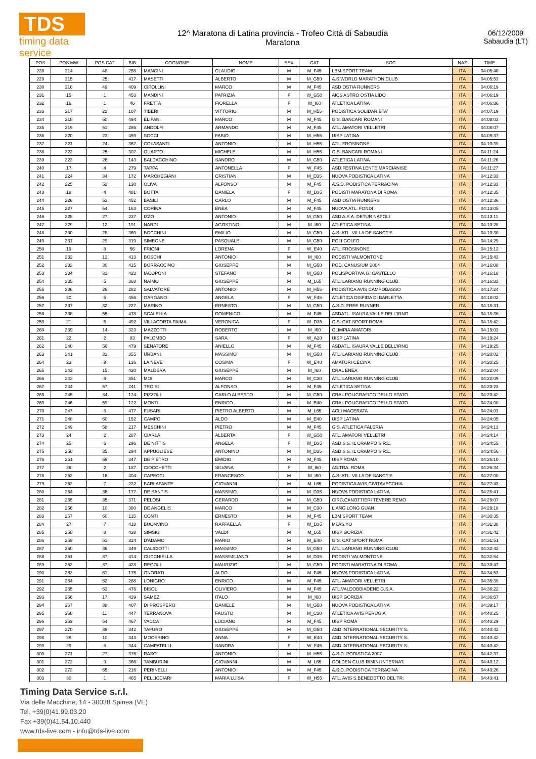TDS
timing data service
12^ Maratona di Latina provincia - Trofeo Città di Sabaudia
Maratona
06/12/2009
Sabaudia (LT)
| POS | POS MW | POS CAT | BIB | COGNOME | NOME | SEX | CAT | SOC | NAZ | TIME |
| --- | --- | --- | --- | --- | --- | --- | --- | --- | --- | --- |
| 228 | 214 | 48 | 258 | MANCINI | CLAUDIO | M | M_F45 | LBM SPORT TEAM | ITA | 04:05:40 |
| 229 | 215 | 25 | 417 | MASETTI | ALBERTO | M | M_G50 | A.S.WORLD MARATHON CLUB | ITA | 04:05:53 |
| 230 | 216 | 49 | 409 | CIPOLLINI | MARCO | M | M_F45 | ASD OSTIA RUNNERS | ITA | 04:06:19 |
| 231 | 15 | 1 | 453 | MANDINI | PATRIZIA | F | W_G50 | AICS ASTRO OSTIA LIDO | ITA | 04:06:19 |
| 232 | 16 | 1 | 46 | FRETTA | FIORELLA | F | W_I60 | ATLETICA LATINA | ITA | 04:06:36 |
| 233 | 217 | 22 | 107 | TIBERI | VITTORIO | M | M_H55 | PODISTICA SOLIDARIETA' | ITA | 04:07:19 |
| 234 | 218 | 50 | 494 | ELIFANI | MARCO | M | M_F45 | G.S. BANCARI ROMANI | ITA | 04:08:03 |
| 235 | 219 | 51 | 286 | ANDOLFI | ARMANDO | M | M_F45 | ATL. AMATORI VELLETRI | ITA | 04:08:07 |
| 236 | 220 | 23 | 459 | SOCCI | FABIO | M | M_H55 | UISP LATINA | ITA | 04:09:37 |
| 237 | 221 | 24 | 367 | COLASANTI | ANTONIO | M | M_H55 | ATL. FROSINONE | ITA | 04:10:39 |
| 238 | 222 | 25 | 307 | QUARTO | MICHELE | M | M_H55 | G.S. BANCARI ROMANI | ITA | 04:11:24 |
| 239 | 223 | 26 | 143 | BALDACCHINO | SANDRO | M | M_G50 | ATLETICA LATINA | ITA | 04:11:26 |
| 240 | 17 | 4 | 279 | TAPPA | ANTONELLA | F | W_F45 | ASD FESTINA LENTE MARCIANISE | ITA | 04:11:27 |
| 241 | 224 | 34 | 172 | MARCHEGIANI | CRISTIAN | M | M_D35 | NUOVA PODISTICA LATINA | ITA | 04:12:33 |
| 242 | 225 | 52 | 130 | OLIVA | ALFONSO | M | M_F45 | A.S.D. PODISTICA TERRACINA | ITA | 04:12:33 |
| 243 | 18 | 4 | 481 | BOTTA | DANIELA | F | W_D35 | PODISTI MARATONA DI ROMA | ITA | 04:12:35 |
| 244 | 226 | 53 | 452 | BASILI | CARLO | M | M_F45 | ASD OSTIA RUNNERS | ITA | 04:12:36 |
| 245 | 227 | 54 | 163 | CORINA | ENEA | M | M_F45 | NUOVA ATL. FONDI | ITA | 04:13:05 |
| 246 | 228 | 27 | 237 | IZZO | ANTONIO | M | M_G50 | ASD A.S.A. DETUR NAPOLI | ITA | 04:13:11 |
| 247 | 229 | 12 | 191 | NARDI | AGOSTINO | M | M_I60 | ATLETICA SETINA | ITA | 04:13:28 |
| 248 | 230 | 28 | 369 | BOCCHINI | EMILIO | M | M_G50 | A.S. ATL. VILLA DE SANCTIS | ITA | 04:13:30 |
| 249 | 231 | 29 | 319 | SIMEONE | PASQUALE | M | M_G50 | POLI GOLFO | ITA | 04:14:29 |
| 250 | 19 | 8 | 56 | FRIONI | LORENA | F | W_E40 | ATL. FROSINONE | ITA | 04:15:12 |
| 251 | 232 | 13 | 413 | BOSCHI | ANTONIO | M | M_I60 | PODISTI VALMONTONE | ITA | 04:15:43 |
| 252 | 233 | 30 | 415 | BORRACCINO | GIUSEPPE | M | M_G50 | POD. CANUSIUM 2004 | ITA | 04:16:08 |
| 253 | 234 | 31 | 423 | IACOPONI | STEFANO | M | M_G50 | POLISPORTIVA G. CASTELLO | ITA | 04:16:18 |
| 254 | 235 | 5 | 368 | NAIMO | GIUSEPPE | M | M_L65 | ATL. LARIANO RUNNING CLUB | ITA | 04:16:33 |
| 255 | 236 | 26 | 282 | SALVATORE | ANTONIO | M | M_H55 | PODISTICA AVIS CAMPOBASSO | ITA | 04:17:24 |
| 256 | 20 | 5 | 456 | GARGANO | ANGELA | F | W_F45 | ATLETICA DISFIDA DI BARLETTA | ITA | 04:18:02 |
| 257 | 237 | 32 | 227 | MARINO | ERNESTO | M | M_G50 | A.S.D. FREE RUNNER | ITA | 04:18:31 |
| 258 | 238 | 55 | 478 | SCALELLA | DOMENICO | M | M_F45 | ASDATL. ISAURA VALLE DELL'IRNO | ITA | 04:18:36 |
| 259 | 21 | 5 | 492 | VILLACORTA PAIMA | VERONICA | F | W_D35 | G.S. CAT SPORT ROMA | ITA | 04:18:42 |
| 260 | 239 | 14 | 323 | MAZZOTTI | ROBERTO | M | M_I60 | OLIMPIA AMATORI | ITA | 04:19:03 |
| 261 | 22 | 2 | 83 | PALOMBO | SARA | F | W_A20 | UISP LATINA | ITA | 04:19:24 |
| 262 | 240 | 56 | 479 | SENATORE | ANIELLO | M | M_F45 | ASDATL. ISAURA VALLE DELL'IRNO | ITA | 04:19:25 |
| 263 | 241 | 33 | 355 | URBANI | MASSIMO | M | M_G50 | ATL. LARIANO RUNNING CLUB | ITA | 04:20:02 |
| 264 | 23 | 9 | 136 | LA NEVE | COSIMA | F | W_E40 | AMATORI CECINA | ITA | 04:20:25 |
| 265 | 242 | 15 | 430 | MALDERA | GIUSEPPE | M | M_I60 | CRAL ENEA | ITA | 04:22:04 |
| 266 | 243 | 9 | 351 | MOI | MARCO | M | M_C30 | ATL. LARIANO RUNNING CLUB | ITA | 04:22:09 |
| 267 | 244 | 57 | 241 | TROISI | ALFONSO | M | M_F45 | ATLETICA SETINA | ITA | 04:23:23 |
| 268 | 245 | 34 | 124 | PIZZOLI | CARLO ALBERTO | M | M_G50 | CRAL POLIGRAFICO DELLO STATO | ITA | 04:23:42 |
| 269 | 246 | 59 | 122 | MONTI | ENRICO | M | M_E40 | CRAL POLIGRAFICO DELLO STATO | ITA | 04:24:00 |
| 270 | 247 | 6 | 477 | FUSARI | PIETRO ALBERTO | M | M_L65 | ACLI MACERATA | ITA | 04:24:03 |
| 271 | 248 | 60 | 152 | CAMPO | ALDO | M | M_E40 | UISP LATINA | ITA | 04:24:05 |
| 272 | 249 | 58 | 217 | MESCHINI | PIETRO | M | M_F45 | G.S. ATLETICA FALERIA | ITA | 04:24:13 |
| 273 | 24 | 2 | 287 | CIARLA | ALBERTA | F | W_G50 | ATL. AMATORI VELLETRI | ITA | 04:24:14 |
| 274 | 25 | 6 | 296 | DE NITTIS | ANGELA | F | W_D35 | ASD S.S. IL CRAMPO S.R.L. | ITA | 04:24:55 |
| 275 | 250 | 35 | 294 | APPUGLIESE | ANTONINO | M | M_D35 | ASD S.S. IL CRAMPO S.R.L. | ITA | 04:24:56 |
| 276 | 251 | 59 | 347 | DE PIETRO | EMIDIO | M | M_F45 | UISP ROMA | ITA | 04:26:10 |
| 277 | 26 | 2 | 187 | CIOCCHETTI | SILVANA | F | W_I60 | AS.TRA. ROMA | ITA | 04:26:34 |
| 278 | 252 | 16 | 404 | CAPECCI | FRANCESCO | M | M_I60 | A.S. ATL. VILLA DE SANCTIS | ITA | 04:27:00 |
| 279 | 253 | 7 | 232 | BARLAFANTE | GIOVANNI | M | M_L65 | PODISTICA AVIS CIVITAVECCHIA | ITA | 04:27:43 |
| 280 | 254 | 36 | 177 | DE SANTIS | MASSIMO | M | M_D35 | NUOVA PODISTICA LATINA | ITA | 04:28:41 |
| 281 | 255 | 35 | 371 | PELOSI | GERARDO | M | M_G50 | CIRC.CANOTTIERI TEVERE REMO | ITA | 04:29:07 |
| 282 | 256 | 10 | 380 | DE ANGELIS | MARCO | M | M_C30 | LIANG LONG GUAN | ITA | 04:29:18 |
| 283 | 257 | 60 | 115 | CONTI | ERNESTO | M | M_F45 | LBM SPORT TEAM | ITA | 04:30:35 |
| 284 | 27 | 7 | 418 | BUONVINO | RAFFAELLA | F | W_D35 | MI.AS.YO | ITA | 04:31:38 |
| 285 | 258 | 8 | 438 | SIMSIG | VALDI | M | M_L65 | UISP GORIZIA | ITA | 04:31:42 |
| 286 | 259 | 61 | 324 | D'ADAMO | MARIO | M | M_E40 | G.S. CAT SPORT ROMA | ITA | 04:31:51 |
| 287 | 260 | 36 | 349 | CALICIOTTI | MASSIMO | M | M_G50 | ATL. LARIANO RUNNING CLUB | ITA | 04:32:42 |
| 288 | 261 | 37 | 414 | CUCCHIELLA | MASSIMILIANO | M | M_D35 | PODISTI VALMONTONE | ITA | 04:32:54 |
| 289 | 262 | 37 | 428 | REGOLI | MAURIZIO | M | M_G50 | PODISTI MARATONA DI ROMA | ITA | 04:33:47 |
| 290 | 263 | 61 | 175 | ONORATI | ALDO | M | M_F45 | NUOVA PODISTICA LATINA | ITA | 04:34:53 |
| 291 | 264 | 62 | 288 | LONIGRO | ENRICO | M | M_F45 | ATL. AMATORI VELLETRI | ITA | 04:35:39 |
| 292 | 265 | 63 | 476 | BISOL | OLIVIERO | M | M_F45 | ATL.VALDOBBIADENE G.S.A. | ITA | 04:36:22 |
| 293 | 266 | 17 | 439 | SAMEZ | ITALO | M | M_I60 | UISP GORIZIA | ITA | 04:36:57 |
| 294 | 267 | 38 | 407 | DI PROSPERO | DANIELE | M | M_G50 | NUOVA PODISTICA LATINA | ITA | 04:39:17 |
| 295 | 268 | 11 | 447 | TERRANOVA | FAUSTO | M | M_C30 | ATLETICA AVIS PERUGIA | ITA | 04:40:25 |
| 296 | 269 | 64 | 467 | VACCA | LUCIANO | M | M_F45 | UISP ROMA | ITA | 04:40:29 |
| 297 | 270 | 39 | 342 | TAFURO | GIUSEPPE | M | M_G50 | ASD INTERNATIONAL SECURITY S. | ITA | 04:40:42 |
| 298 | 28 | 10 | 343 | MOCERINO | ANNA | F | W_E40 | ASD INTERNATIONAL SECURITY S. | ITA | 04:40:42 |
| 299 | 29 | 6 | 344 | CAMPATELLI | SANDRA | F | W_F45 | ASD INTERNATIONAL SECURITY S. | ITA | 04:40:42 |
| 300 | 271 | 27 | 376 | RASO | ANTONIO | M | M_H55 | A.S.D. PODISTICA 2007 | ITA | 04:42:37 |
| 301 | 272 | 9 | 366 | TAMBURINI | GIOVANNI | M | M_L65 | GOLDEN CLUB RIMINI INTERNAT. | ITA | 04:43:12 |
| 302 | 273 | 65 | 216 | PERINELLI | ANTONIO | M | M_F45 | A.S.D. PODISTICA TERRACINA | ITA | 04:43:26 |
| 303 | 30 | 1 | 465 | PELLICCIARI | MARIA LUISA | F | W_H55 | ATL. AVIS S.BENEDETTO DEL TR. | ITA | 04:43:41 |
Timing Data Service s.r.l.
Via delle Macchine, 14 - 30038 Spinea (VE)
Tel. +39(0)41.99.03.20
Fax +39(0)41.54.10.440
www.tds-live.com - info@tds-live.com